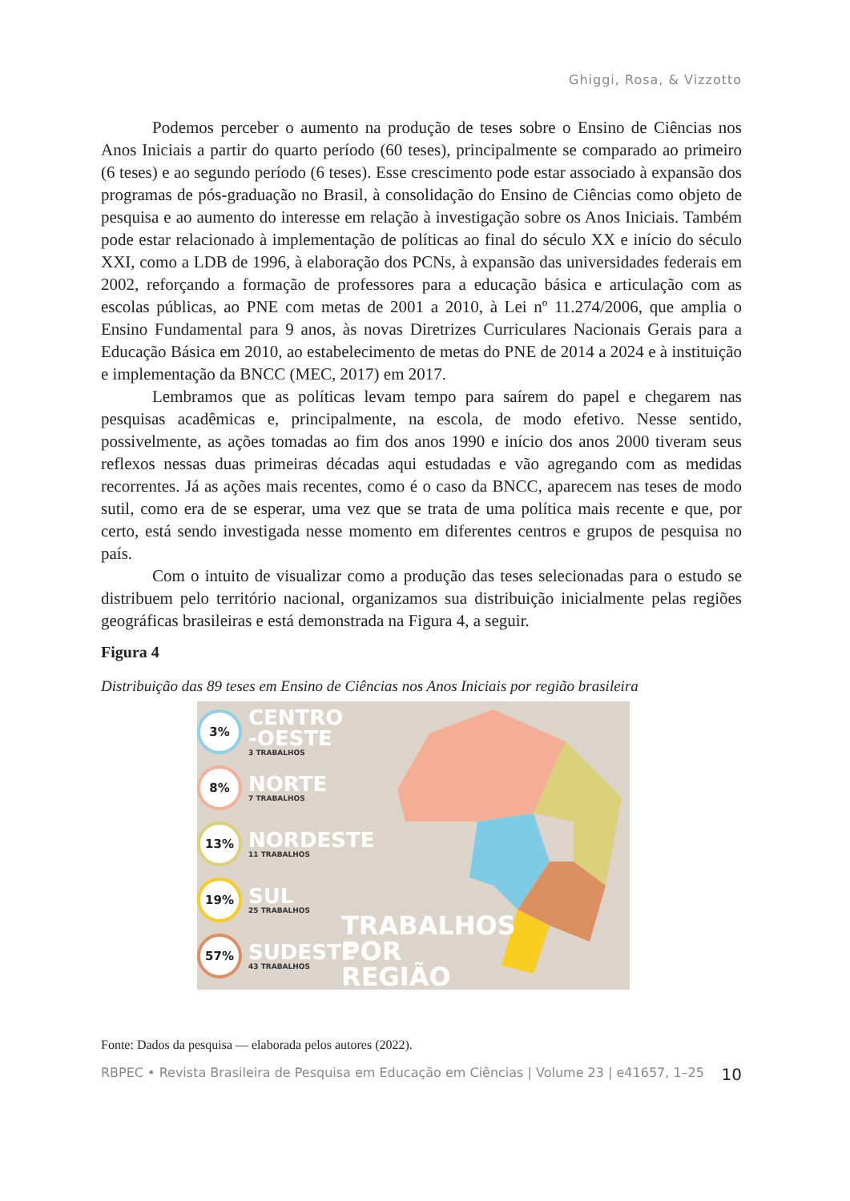Ghiggi, Rosa, & Vizzotto
Podemos perceber o aumento na produção de teses sobre o Ensino de Ciências nos Anos Iniciais a partir do quarto período (60 teses), principalmente se comparado ao primeiro (6 teses) e ao segundo período (6 teses). Esse crescimento pode estar associado à expansão dos programas de pós-graduação no Brasil, à consolidação do Ensino de Ciências como objeto de pesquisa e ao aumento do interesse em relação à investigação sobre os Anos Iniciais. Também pode estar relacionado à implementação de políticas ao final do século XX e início do século XXI, como a LDB de 1996, à elaboração dos PCNs, à expansão das universidades federais em 2002, reforçando a formação de professores para a educação básica e articulação com as escolas públicas, ao PNE com metas de 2001 a 2010, à Lei nº 11.274/2006, que amplia o Ensino Fundamental para 9 anos, às novas Diretrizes Curriculares Nacionais Gerais para a Educação Básica em 2010, ao estabelecimento de metas do PNE de 2014 a 2024 e à instituição e implementação da BNCC (MEC, 2017) em 2017.
Lembramos que as políticas levam tempo para saírem do papel e chegarem nas pesquisas acadêmicas e, principalmente, na escola, de modo efetivo. Nesse sentido, possivelmente, as ações tomadas ao fim dos anos 1990 e início dos anos 2000 tiveram seus reflexos nessas duas primeiras décadas aqui estudadas e vão agregando com as medidas recorrentes. Já as ações mais recentes, como é o caso da BNCC, aparecem nas teses de modo sutil, como era de se esperar, uma vez que se trata de uma política mais recente e que, por certo, está sendo investigada nesse momento em diferentes centros e grupos de pesquisa no país.
Com o intuito de visualizar como a produção das teses selecionadas para o estudo se distribuem pelo território nacional, organizamos sua distribuição inicialmente pelas regiões geográficas brasileiras e está demonstrada na Figura 4, a seguir.
Figura 4
Distribuição das 89 teses em Ensino de Ciências nos Anos Iniciais por região brasileira
3%
CENTRO -OESTE
3 TRABALHOS
8%
NORTE
7 TRABALHOS
13%
NORDESTE
11 TRABALHOS
19%
SUL
25 TRABALHOS
57%
SUDESTE
43 TRABALHOS
TRABALHOS
POR
REGIÃO
Fonte: Dados da pesquisa — elaborada pelos autores (2022).
RBPEC • Revista Brasileira de Pesquisa em Educação em Ciências | Volume 23 | e41657, 1–25 10